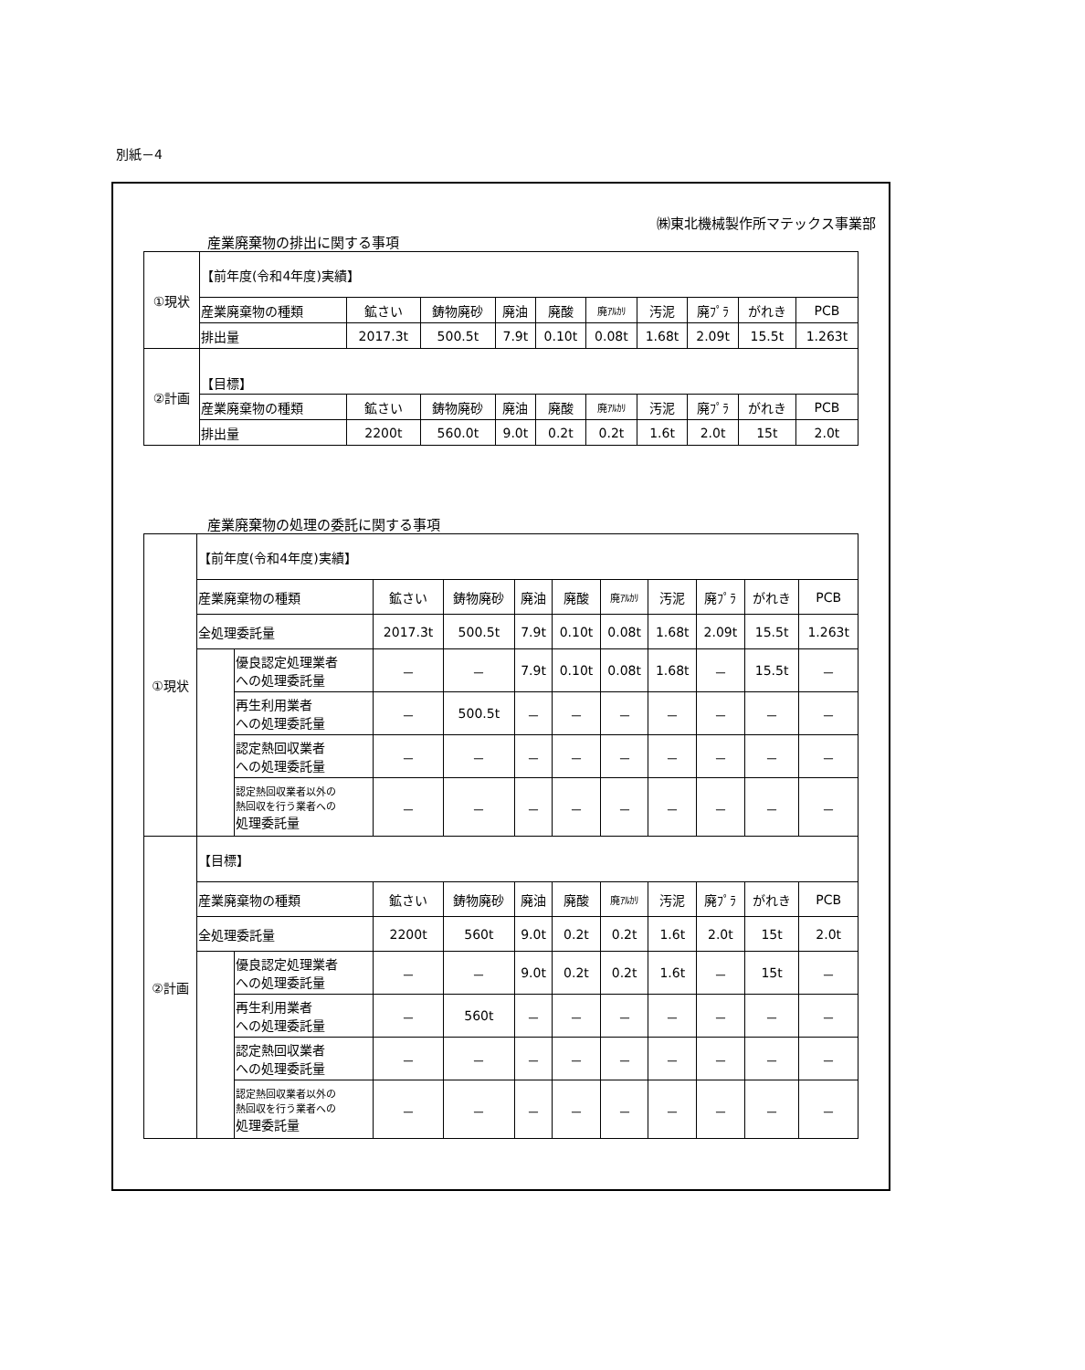別紙－4
㈱東北機械製作所マテックス事業部
産業廃棄物の排出に関する事項
| ①現状 | 【前年度(令和4年度)実績】 | | | | | | | | | |
| | 産業廃棄物の種類 | 鉱さい | 鋳物廃砂 | 廃油 | 廃酸 | 廃ｱﾙｶﾘ | 汚泥 | 廃ﾌﾟﾗ | がれき | PCB |
| | 排出量 | 2017.3t | 500.5t | 7.9t | 0.10t | 0.08t | 1.68t | 2.09t | 15.5t | 1.263t |
| ②計画 | 【目標】 | | | | | | | | | |
| | 産業廃棄物の種類 | 鉱さい | 鋳物廃砂 | 廃油 | 廃酸 | 廃ｱﾙｶﾘ | 汚泥 | 廃ﾌﾟﾗ | がれき | PCB |
| | 排出量 | 2200t | 560.0t | 9.0t | 0.2t | 0.2t | 1.6t | 2.0t | 15t | 2.0t |
産業廃棄物の処理の委託に関する事項
| ①現状 | 【前年度(令和4年度)実績】 | | | | | | | | | | |
| | 産業廃棄物の種類 | | 鉱さい | 鋳物廃砂 | 廃油 | 廃酸 | 廃ｱﾙｶﾘ | 汚泥 | 廃ﾌﾟﾗ | がれき | PCB |
| | 全処理委託量 | | 2017.3t | 500.5t | 7.9t | 0.10t | 0.08t | 1.68t | 2.09t | 15.5t | 1.263t |
| | | 優良認定処理業者 への処理委託量 | － | － | 7.9t | 0.10t | 0.08t | 1.68t | － | 15.5t | － |
| | | 再生利用業者 への処理委託量 | － | 500.5t | － | － | － | － | － | － | － |
| | | 認定熱回収業者 への処理委託量 | － | － | － | － | － | － | － | － | － |
| | | 認定熱回収業者以外の 熱回収を行う業者への 処理委託量 | － | － | － | － | － | － | － | － | － |
| ②計画 | 【目標】 | | | | | | | | | | |
| | 産業廃棄物の種類 | | 鉱さい | 鋳物廃砂 | 廃油 | 廃酸 | 廃ｱﾙｶﾘ | 汚泥 | 廃ﾌﾟﾗ | がれき | PCB |
| | 全処理委託量 | | 2200t | 560t | 9.0t | 0.2t | 0.2t | 1.6t | 2.0t | 15t | 2.0t |
| | | 優良認定処理業者 への処理委託量 | － | － | 9.0t | 0.2t | 0.2t | 1.6t | － | 15t | － |
| | | 再生利用業者 への処理委託量 | － | 560t | － | － | － | － | － | － | － |
| | | 認定熱回収業者 への処理委託量 | － | － | － | － | － | － | － | － | － |
| | | 認定熱回収業者以外の 熱回収を行う業者への 処理委託量 | － | － | － | － | － | － | － | － | － |